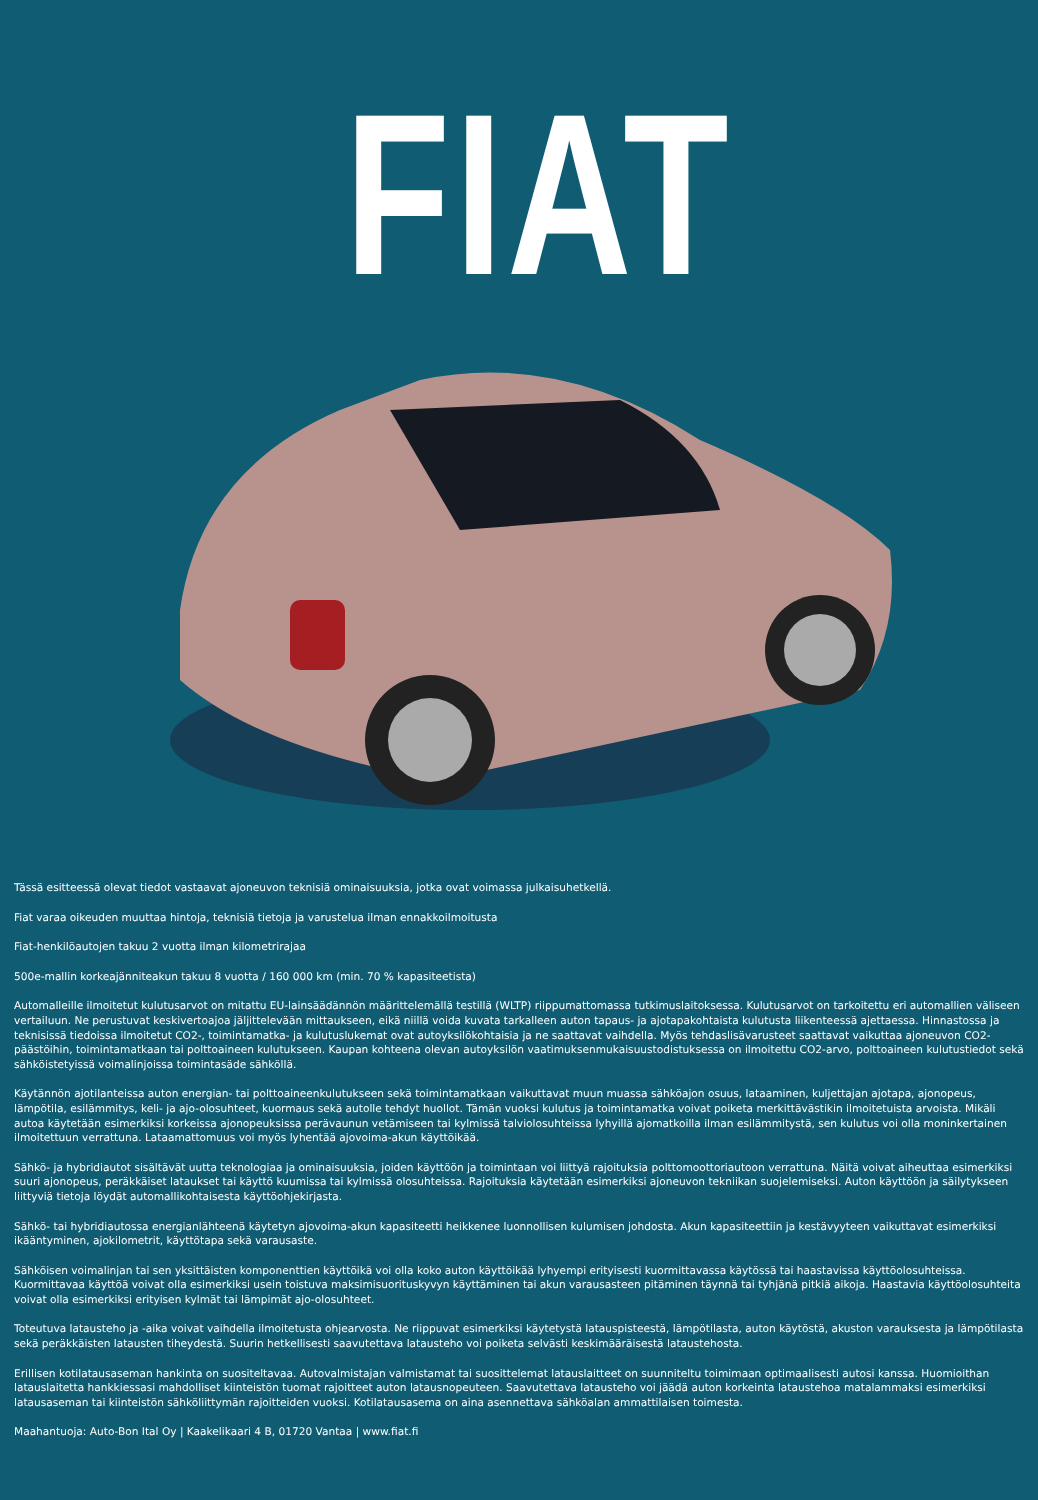FIAT
Tässä esitteessä olevat tiedot vastaavat ajoneuvon teknisiä ominaisuuksia, jotka ovat voimassa julkaisuhetkellä.
Fiat varaa oikeuden muuttaa hintoja, teknisiä tietoja ja varustelua ilman ennakkoilmoitusta
Fiat-henkilöautojen takuu 2 vuotta ilman kilometrirajaa
500e-mallin korkeajänniteakun takuu 8 vuotta / 160 000 km (min. 70 % kapasiteetista)
Automalleille ilmoitetut kulutusarvot on mitattu EU-lainsäädännön määrittelemällä testillä (WLTP) riippumattomassa tutkimuslaitoksessa. Kulutusarvot on tarkoitettu eri automallien väliseen vertailuun. Ne perustuvat keskivertoajoa jäljittelevään mittaukseen, eikä niillä voida kuvata tarkalleen auton tapaus- ja ajotapakohtaista kulutusta liikenteessä ajettaessa. Hinnastossa ja teknisissä tiedoissa ilmoitetut CO2-, toimintamatka- ja kulutuslukemat ovat autoyksilökohtaisia ja ne saattavat vaihdella. Myös tehdaslisävarusteet saattavat vaikuttaa ajoneuvon CO2-päästöihin, toimintamatkaan tai polttoaineen kulutukseen. Kaupan kohteena olevan autoyksilön vaatimuksenmukaisuustodistuksessa on ilmoitettu CO2-arvo, polttoaineen kulutustiedot sekä sähköistetyissä voimalinjoissa toimintasäde sähköllä.
Käytännön ajotilanteissa auton energian- tai polttoaineenkulutukseen sekä toimintamatkaan vaikuttavat muun muassa sähköajon osuus, lataaminen, kuljettajan ajotapa, ajonopeus, lämpötila, esilämmitys, keli- ja ajo-olosuhteet, kuormaus sekä autolle tehdyt huollot. Tämän vuoksi kulutus ja toimintamatka voivat poiketa merkittävästikin ilmoitetuista arvoista. Mikäli autoa käytetään esimerkiksi korkeissa ajonopeuksissa perävaunun vetämiseen tai kylmissä talviolosuhteissa lyhyillä ajomatkoilla ilman esilämmitystä, sen kulutus voi olla moninkertainen ilmoitettuun verrattuna. Lataamattomuus voi myös lyhentää ajovoima-akun käyttöikää.
Sähkö- ja hybridiautot sisältävät uutta teknologiaa ja ominaisuuksia, joiden käyttöön ja toimintaan voi liittyä rajoituksia polttomoottoriautoon verrattuna. Näitä voivat aiheuttaa esimerkiksi suuri ajonopeus, peräkkäiset lataukset tai käyttö kuumissa tai kylmissä olosuhteissa. Rajoituksia käytetään esimerkiksi ajoneuvon tekniikan suojelemiseksi. Auton käyttöön ja säilytykseen liittyviä tietoja löydät automallikohtaisesta käyttöohjekirjasta.
Sähkö- tai hybridiautossa energianlähteenä käytetyn ajovoima-akun kapasiteetti heikkenee luonnollisen kulumisen johdosta. Akun kapasiteettiin ja kestävyyteen vaikuttavat esimerkiksi ikääntyminen, ajokilometrit, käyttötapa sekä varausaste.
Sähköisen voimalinjan tai sen yksittäisten komponenttien käyttöikä voi olla koko auton käyttöikää lyhyempi erityisesti kuormittavassa käytössä tai haastavissa käyttöolosuhteissa. Kuormittavaa käyttöä voivat olla esimerkiksi usein toistuva maksimisuorituskyvyn käyttäminen tai akun varausasteen pitäminen täynnä tai tyhjänä pitkiä aikoja. Haastavia käyttöolosuhteita voivat olla esimerkiksi erityisen kylmät tai lämpimät ajo-olosuhteet.
Toteutuva latausteho ja -aika voivat vaihdella ilmoitetusta ohjearvosta. Ne riippuvat esimerkiksi käytetystä latauspisteestä, lämpötilasta, auton käytöstä, akuston varauksesta ja lämpötilasta sekä peräkkäisten latausten tiheydestä. Suurin hetkellisesti saavutettava latausteho voi poiketa selvästi keskimääräisestä lataustehosta.
Erillisen kotilatausaseman hankinta on suositeltavaa. Autovalmistajan valmistamat tai suosittelemat latauslaitteet on suunniteltu toimimaan optimaalisesti autosi kanssa. Huomioithan latauslaitetta hankkiessasi mahdolliset kiinteistön tuomat rajoitteet auton latausnopeuteen. Saavutettava latausteho voi jäädä auton korkeinta lataustehoa matalammaksi esimerkiksi latausaseman tai kiinteistön sähköliittymän rajoitteiden vuoksi. Kotilatausasema on aina asennettava sähköalan ammattilaisen toimesta.
Maahantuoja: Auto-Bon Ital Oy | Kaakelikaari 4 B, 01720 Vantaa | www.fiat.fi